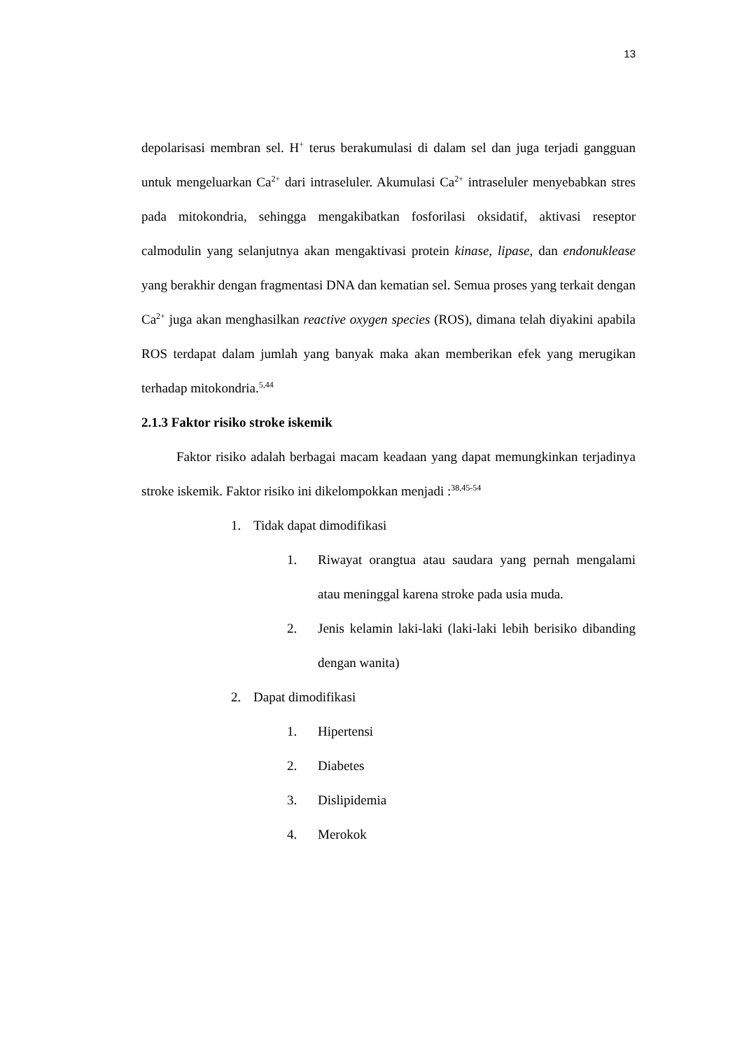13
depolarisasi membran sel. H<sup>+</sup> terus berakumulasi di dalam sel dan juga terjadi gangguan untuk mengeluarkan Ca<sup>2+</sup> dari intraseluler. Akumulasi Ca<sup>2+</sup> intraseluler menyebabkan stres pada mitokondria, sehingga mengakibatkan fosforilasi oksidatif, aktivasi reseptor calmodulin yang selanjutnya akan mengaktivasi protein kinase, lipase, dan endonuklease yang berakhir dengan fragmentasi DNA dan kematian sel. Semua proses yang terkait dengan Ca<sup>2+</sup> juga akan menghasilkan reactive oxygen species (ROS), dimana telah diyakini apabila ROS terdapat dalam jumlah yang banyak maka akan memberikan efek yang merugikan terhadap mitokondria.<sup>5,44</sup>
2.1.3 Faktor risiko stroke iskemik
Faktor risiko adalah berbagai macam keadaan yang dapat memungkinkan terjadinya stroke iskemik. Faktor risiko ini dikelompokkan menjadi :<sup>38,45-54</sup>
1. Tidak dapat dimodifikasi
1. Riwayat orangtua atau saudara yang pernah mengalami atau meninggal karena stroke pada usia muda.
2. Jenis kelamin laki-laki (laki-laki lebih berisiko dibanding dengan wanita)
2. Dapat dimodifikasi
1. Hipertensi
2. Diabetes
3. Dislipidemia
4. Merokok